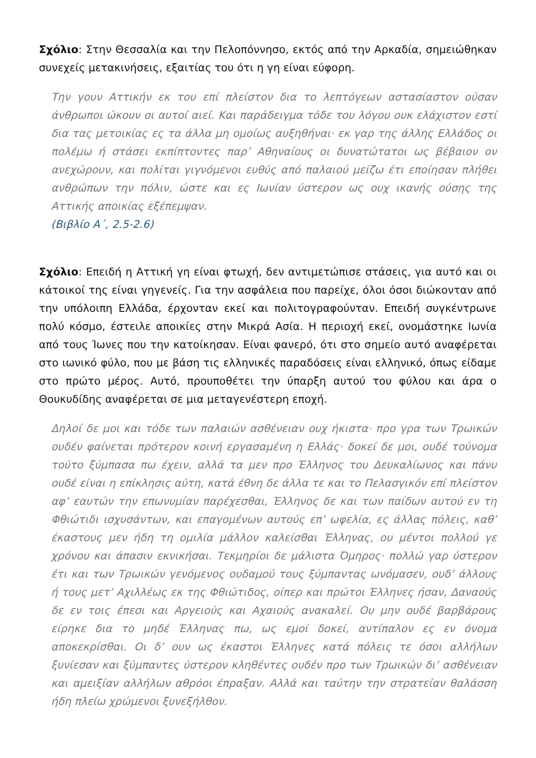Σχόλιο: Στην Θεσσαλία και την Πελοπόννησο, εκτός από την Αρκαδία, σημειώθηκαν συνεχείς μετακινήσεις, εξαιτίας του ότι η γη είναι εύφορη.
Την γουν Αττικήν εκ του επί πλείστον δια το λεπτόγεων αστασίαστον ούσαν άνθρωποι ώκουν οι αυτοί αιεί. Και παράδειγμα τόδε του λόγου ουκ ελάχιστον εστί δια τας μετοικίας ες τα άλλα μη ομοίως αυξηθήναι· εκ γαρ της άλλης Ελλάδος οι πολέμω ή στάσει εκπίπτοντες παρ’ Αθηναίους οι δυνατώτατοι ως βέβαιον ον ανεχώρουν, και πολίται γιγνόμενοι ευθύς από παλαιού μείζω έτι εποίησαν πλήθει ανθρώπων την πόλιν, ώστε και ες Ιωνίαν ύστερον ως ουχ ικανής ούσης της Αττικής αποικίας εξέπεμψαν.
(Βιβλίο Α΄, 2.5-2.6)
Σχόλιο: Επειδή η Αττική γη είναι φτωχή, δεν αντιμετώπισε στάσεις, για αυτό και οι κάτοικοί της είναι γηγενείς. Για την ασφάλεια που παρείχε, όλοι όσοι διώκονταν από την υπόλοιπη Ελλάδα, έρχονταν εκεί και πολιτογραφούνταν. Επειδή συγκέντρωνε πολύ κόσμο, έστειλε αποικίες στην Μικρά Ασία. Η περιοχή εκεί, ονομάστηκε Ιωνία από τους Ίωνες που την κατοίκησαν. Είναι φανερό, ότι στο σημείο αυτό αναφέρεται στο ιωνικό φύλο, που με βάση τις ελληνικές παραδόσεις είναι ελληνικό, όπως είδαμε στο πρώτο μέρος. Αυτό, προυποθέτει την ύπαρξη αυτού του φύλου και άρα ο Θουκυδίδης αναφέρεται σε μια μεταγενέστερη εποχή.
Δηλοί δε μοι και τόδε των παλαιών ασθένειαν ουχ ήκιστα· προ γρα των Τρωικών ουδέν φαίνεται πρότερον κοινή εργασαμένη η Ελλάς· δοκεί δε μοι, ουδέ τούνομα τούτο ξύμπασα πω έχειν, αλλά τα μεν προ Έλληνος του Δευκαλίωνος και πάνυ ουδέ είναι η επίκλησις αύτη, κατά έθνη δε άλλα τε και το Πελασγικόν επί πλείστον αφ’ εαυτών την επωνυμίαν παρέχεσθαι, Έλληνος δε και των παίδων αυτού εν τη Φθιώτιδι ισχυσάντων, και επαγομένων αυτούς επ’ ωφελία, ες άλλας πόλεις, καθ’ έκαστους μεν ήδη τη ομιλία μάλλον καλείσθαι Έλληνας, ου μέντοι πολλού γε χρόνου και άπασιν εκνικήσαι. Τεκμηρίοι δε μάλιστα Όμηρος· πολλώ γαρ ύστερον έτι και των Τρωικών γενόμενος ουδαμού τους ξύμπαντας ωνόμασεν, ουδ’ άλλους ή τους μετ’ Αχιλλέως εκ της Φθιώτιδος, οίπερ και πρώτοι Έλληνες ήσαν, Δαναούς δε εν τοις έπεσι και Αργειούς και Αχαιούς ανακαλεί. Ου μην ουδέ βαρβάρους είρηκε δια το μηδέ Έλληνας πω, ως εμοί δοκεί, αντίπαλον ες εν όνομα αποκεκρίσθαι. Οι δ’ ουν ως έκαστοι Έλληνες κατά πόλεις τε όσοι αλλήλων ξυνίεσαν και ξύμπαντες ύστερον κληθέντες ουδέν προ των Τρωικών δι’ ασθένειαν και αμειξίαν αλλήλων αθρόοι έπραξαν. Αλλά και ταύτην την στρατείαν θαλάσση ήδη πλείω χρώμενοι ξυνεξήλθον.